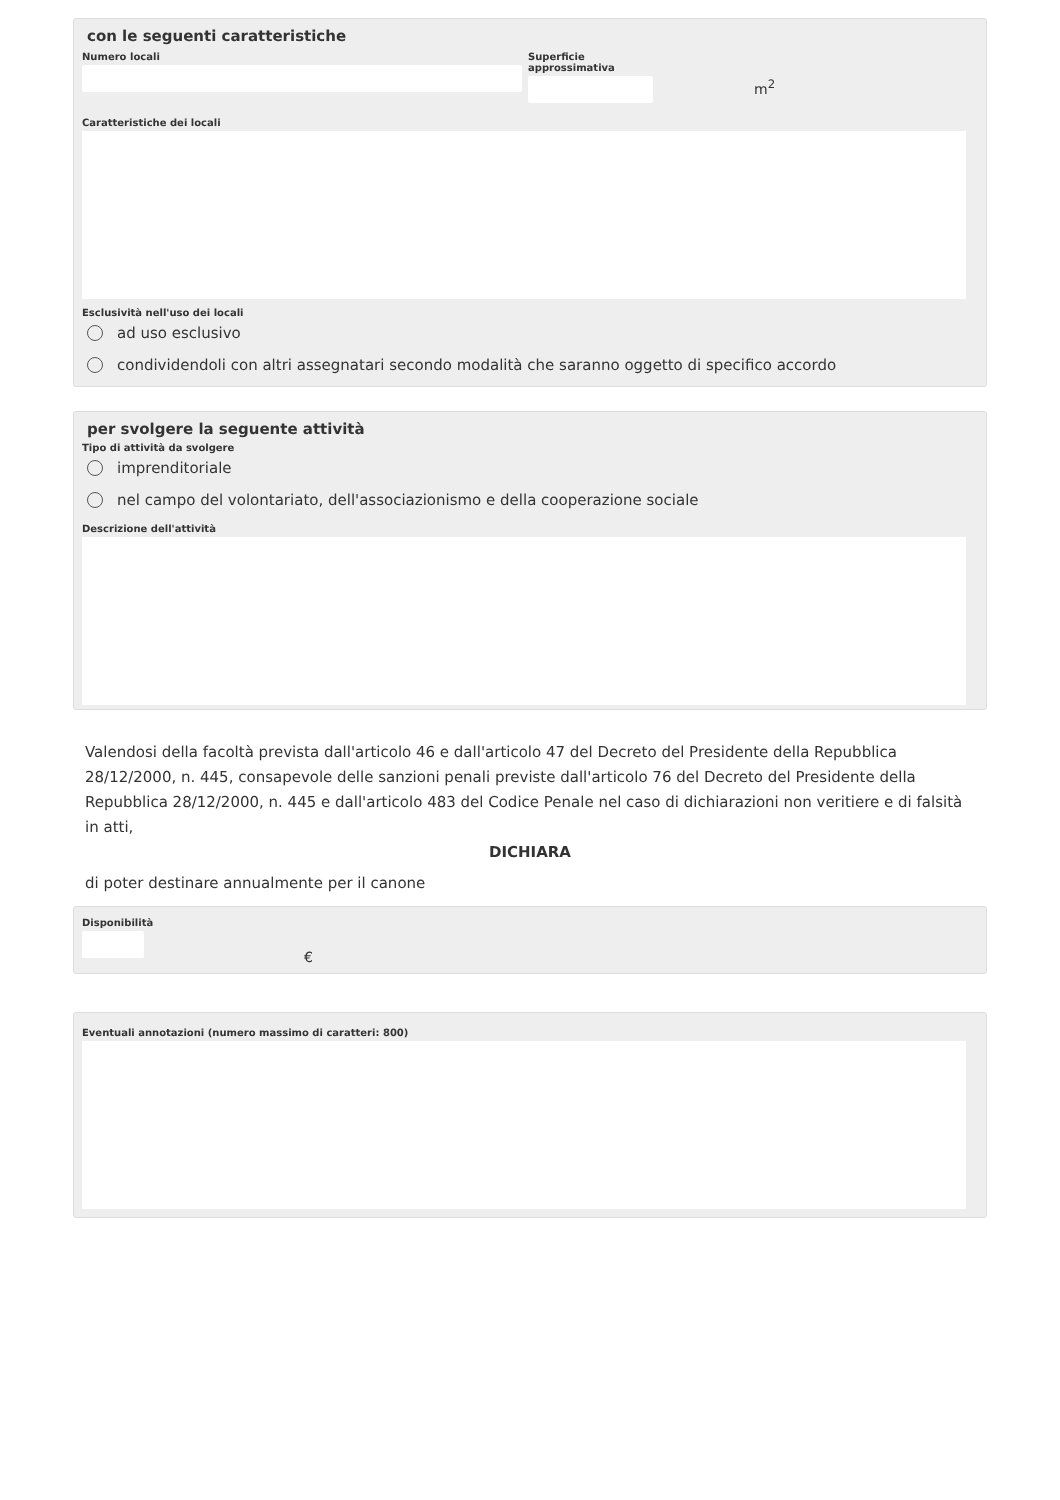con le seguenti caratteristiche
Numero locali Superficie approssimativa
m<sup>2</sup>
Caratteristiche dei locali
Esclusività nell'uso dei locali
ad uso esclusivo
condividendoli con altri assegnatari secondo modalità che saranno oggetto di specifico accordo
per svolgere la seguente attività
Tipo di attività da svolgere
imprenditoriale
nel campo del volontariato, dell'associazionismo e della cooperazione sociale
Descrizione dell'attività
Valendosi della facoltà prevista dall'articolo 46 e dall'articolo 47 del Decreto del Presidente della Repubblica 28/12/2000, n. 445, consapevole delle sanzioni penali previste dall'articolo 76 del Decreto del Presidente della Repubblica 28/12/2000, n. 445 e dall'articolo 483 del Codice Penale nel caso di dichiarazioni non veritiere e di falsità in atti,
DICHIARA
di poter destinare annualmente per il canone
Disponibilità
€
Eventuali annotazioni (numero massimo di caratteri: 800)